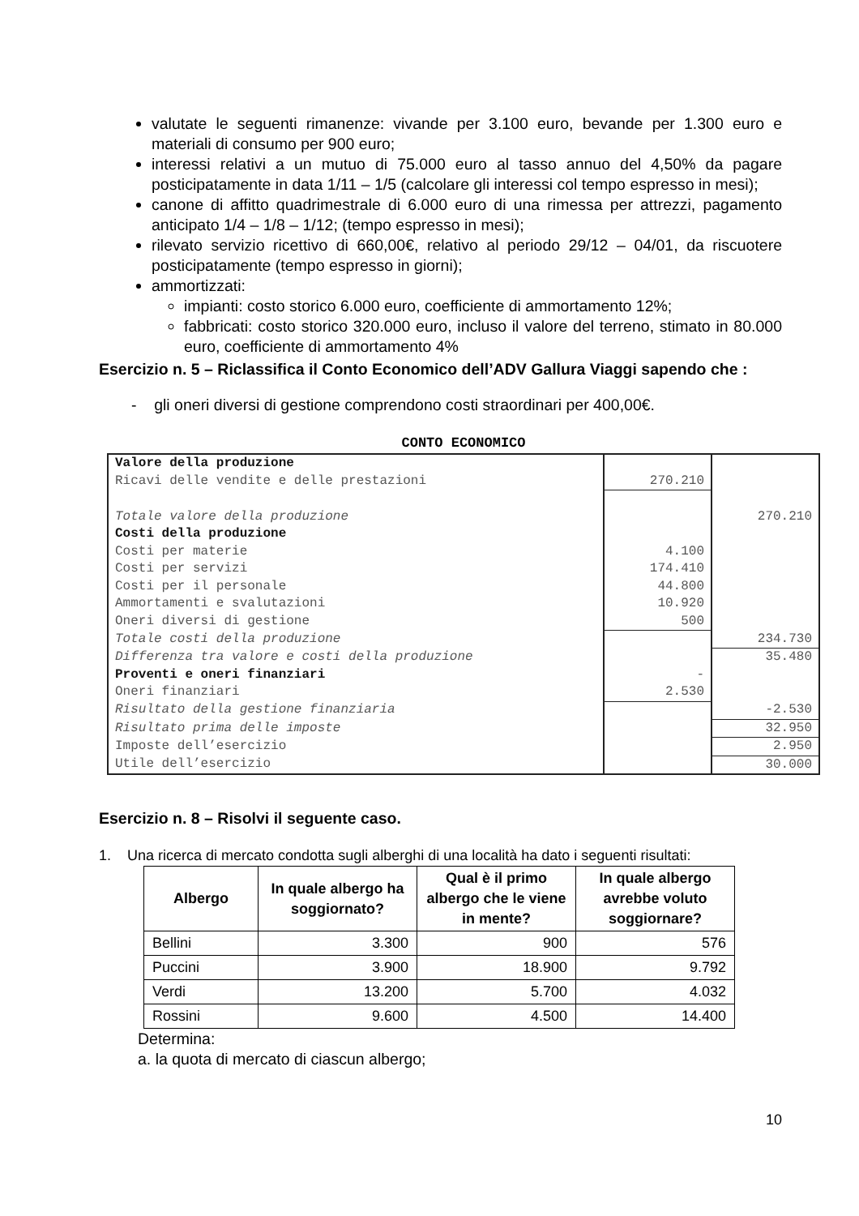valutate le seguenti rimanenze: vivande per 3.100 euro, bevande per 1.300 euro e materiali di consumo per 900 euro;
interessi relativi a un mutuo di 75.000 euro al tasso annuo del 4,50% da pagare posticipatamente in data 1/11 – 1/5 (calcolare gli interessi col tempo espresso in mesi);
canone di affitto quadrimestrale di 6.000 euro di una rimessa per attrezzi, pagamento anticipato 1/4 – 1/8 – 1/12; (tempo espresso in mesi);
rilevato servizio ricettivo di 660,00€, relativo al periodo 29/12 – 04/01, da riscuotere posticipatamente (tempo espresso in giorni);
ammortizzati:
impianti: costo storico 6.000 euro, coefficiente di ammortamento 12%;
fabbricati: costo storico 320.000 euro, incluso il valore del terreno, stimato in 80.000 euro, coefficiente di ammortamento 4%
Esercizio n. 5 – Riclassifica il Conto Economico dell’ADV Gallura Viaggi sapendo che :
- gli oneri diversi di gestione comprendono costi straordinari per 400,00€.
CONTO ECONOMICO
| Valore della produzione | | |
| Ricavi delle vendite e delle prestazioni | 270.210 | |
| Totale valore della produzione | | 270.210 |
| Costi della produzione | | |
| Costi per materie | 4.100 | |
| Costi per servizi | 174.410 | |
| Costi per il personale | 44.800 | |
| Ammortamenti e svalutazioni | 10.920 | |
| Oneri diversi di gestione | 500 | |
| Totale costi della produzione | | 234.730 |
| Differenza tra valore e costi della produzione | | 35.480 |
| Proventi e oneri finanziari | - | |
| Oneri finanziari | 2.530 | |
| Risultato della gestione finanziaria | | -2.530 |
| Risultato prima delle imposte | | 32.950 |
| Imposte dell’esercizio | | 2.950 |
| Utile dell’esercizio | | 30.000 |
Esercizio n. 8 – Risolvi il seguente caso.
1. Una ricerca di mercato condotta sugli alberghi di una località ha dato i seguenti risultati:
| Albergo | In quale albergo ha soggiornato? | Qual è il primo albergo che le viene in mente? | In quale albergo avrebbe voluto soggiornare? |
| --- | --- | --- | --- |
| Bellini | 3.300 | 900 | 576 |
| Puccini | 3.900 | 18.900 | 9.792 |
| Verdi | 13.200 | 5.700 | 4.032 |
| Rossini | 9.600 | 4.500 | 14.400 |
Determina:
a. la quota di mercato di ciascun albergo;
10